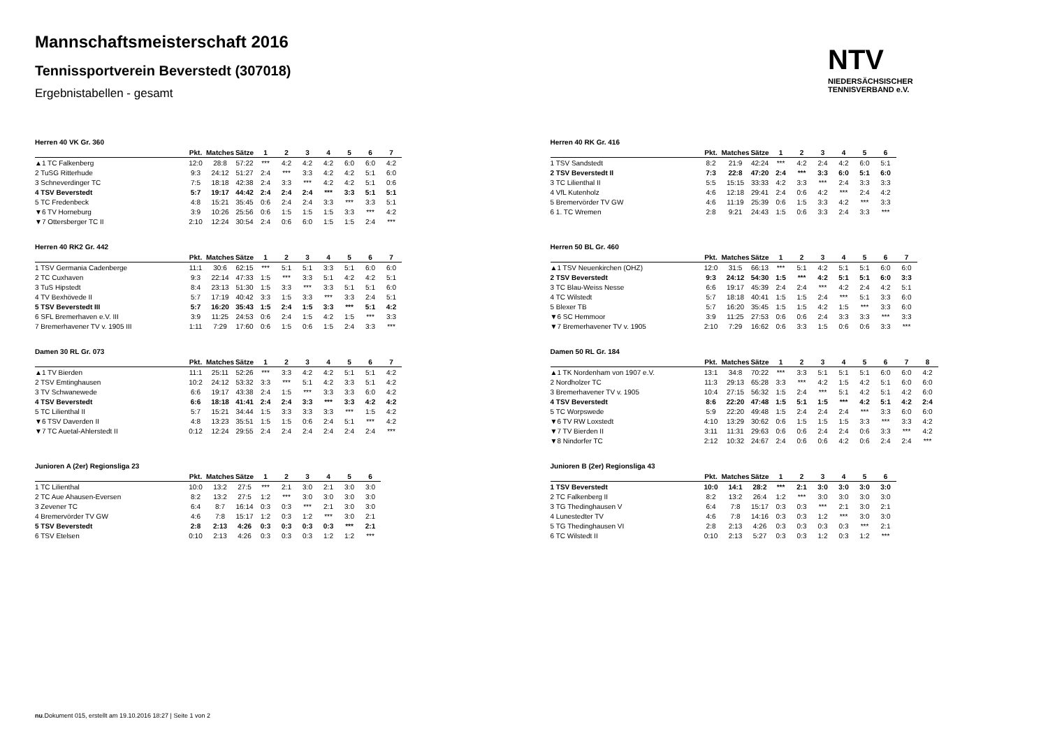Mannschaftsmeisterschaft 2016
Tennissportverein Beverstedt (307018)
Ergebnistabellen - gesamt
NTV
NIEDERSÄCHSISCHER
TENNISVERBAND e.V.
Herren 40 VK Gr. 360
| | Pkt. | Matches | Sätze | 1 | 2 | 3 | 4 | 5 | 6 | 7 |
| --- | --- | --- | --- | --- | --- | --- | --- | --- | --- | --- |
| ▲1 TC Falkenberg | 12:0 | 28:8 | 57:22 | *** | 4:2 | 4:2 | 4:2 | 6:0 | 6:0 | 4:2 |
| 2 TuSG Ritterhude | 9:3 | 24:12 | 51:27 | 2:4 | *** | 3:3 | 4:2 | 4:2 | 5:1 | 6:0 |
| 3 Schneverdinger TC | 7:5 | 18:18 | 42:38 | 2:4 | 3:3 | *** | 4:2 | 4:2 | 5:1 | 0:6 |
| 4 TSV Beverstedt | 5:7 | 19:17 | 44:42 | 2:4 | 2:4 | 2:4 | *** | 3:3 | 5:1 | 5:1 |
| 5 TC Fredenbeck | 4:8 | 15:21 | 35:45 | 0:6 | 2:4 | 2:4 | 3:3 | *** | 3:3 | 5:1 |
| ▼6 TV Horneburg | 3:9 | 10:26 | 25:56 | 0:6 | 1:5 | 1:5 | 1:5 | 3:3 | *** | 4:2 |
| ▼7 Ottersberger TC II | 2:10 | 12:24 | 30:54 | 2:4 | 0:6 | 6:0 | 1:5 | 1:5 | 2:4 | *** |
Herren 40 RK2 Gr. 442
| | Pkt. | Matches | Sätze | 1 | 2 | 3 | 4 | 5 | 6 | 7 |
| --- | --- | --- | --- | --- | --- | --- | --- | --- | --- | --- |
| 1 TSV Germania Cadenberge | 11:1 | 30:6 | 62:15 | *** | 5:1 | 5:1 | 3:3 | 5:1 | 6:0 | 6:0 |
| 2 TC Cuxhaven | 9:3 | 22:14 | 47:33 | 1:5 | *** | 3:3 | 5:1 | 4:2 | 4:2 | 5:1 |
| 3 TuS Hipstedt | 8:4 | 23:13 | 51:30 | 1:5 | 3:3 | *** | 3:3 | 5:1 | 5:1 | 6:0 |
| 4 TV Bexhövede II | 5:7 | 17:19 | 40:42 | 3:3 | 1:5 | 3:3 | *** | 3:3 | 2:4 | 5:1 |
| 5 TSV Beverstedt III | 5:7 | 16:20 | 35:43 | 1:5 | 2:4 | 1:5 | 3:3 | *** | 5:1 | 4:2 |
| 6 SFL Bremerhaven e.V. III | 3:9 | 11:25 | 24:53 | 0:6 | 2:4 | 1:5 | 4:2 | 1:5 | *** | 3:3 |
| 7 Bremerhavener TV v. 1905 III | 1:11 | 7:29 | 17:60 | 0:6 | 1:5 | 0:6 | 1:5 | 2:4 | 3:3 | *** |
Damen 30 RL Gr. 073
| | Pkt. | Matches | Sätze | 1 | 2 | 3 | 4 | 5 | 6 | 7 |
| --- | --- | --- | --- | --- | --- | --- | --- | --- | --- | --- |
| ▲1 TV Bierden | 11:1 | 25:11 | 52:26 | *** | 3:3 | 4:2 | 4:2 | 5:1 | 5:1 | 4:2 |
| 2 TSV Emtinghausen | 10:2 | 24:12 | 53:32 | 3:3 | *** | 5:1 | 4:2 | 3:3 | 5:1 | 4:2 |
| 3 TV Schwanewede | 6:6 | 19:17 | 43:38 | 2:4 | 1:5 | *** | 3:3 | 3:3 | 6:0 | 4:2 |
| 4 TSV Beverstedt | 6:6 | 18:18 | 41:41 | 2:4 | 2:4 | 3:3 | *** | 3:3 | 4:2 | 4:2 |
| 5 TC Lilienthal II | 5:7 | 15:21 | 34:44 | 1:5 | 3:3 | 3:3 | 3:3 | *** | 1:5 | 4:2 |
| ▼6 TSV Daverden II | 4:8 | 13:23 | 35:51 | 1:5 | 1:5 | 0:6 | 2:4 | 5:1 | *** | 4:2 |
| ▼7 TC Auetal-Ahlerstedt II | 0:12 | 12:24 | 29:55 | 2:4 | 2:4 | 2:4 | 2:4 | 2:4 | 2:4 | *** |
Junioren A (2er) Regionsliga 23
| | Pkt. | Matches | Sätze | 1 | 2 | 3 | 4 | 5 | 6 |
| --- | --- | --- | --- | --- | --- | --- | --- | --- | --- |
| 1 TC Lilienthal | 10:0 | 13:2 | 27:5 | *** | 2:1 | 3:0 | 2:1 | 3:0 | 3:0 |
| 2 TC Aue Ahausen-Eversen | 8:2 | 13:2 | 27:5 | 1:2 | *** | 3:0 | 3:0 | 3:0 | 3:0 |
| 3 Zevener TC | 6:4 | 8:7 | 16:14 | 0:3 | 0:3 | *** | 2:1 | 3:0 | 3:0 |
| 4 Bremervörder TV GW | 4:6 | 7:8 | 15:17 | 1:2 | 0:3 | 1:2 | *** | 3:0 | 2:1 |
| 5 TSV Beverstedt | 2:8 | 2:13 | 4:26 | 0:3 | 0:3 | 0:3 | 0:3 | *** | 2:1 |
| 6 TSV Etelsen | 0:10 | 2:13 | 4:26 | 0:3 | 0:3 | 0:3 | 1:2 | 1:2 | *** |
Herren 40 RK Gr. 416
| | Pkt. | Matches | Sätze | 1 | 2 | 3 | 4 | 5 | 6 |
| --- | --- | --- | --- | --- | --- | --- | --- | --- | --- |
| 1 TSV Sandstedt | 8:2 | 21:9 | 42:24 | *** | 4:2 | 2:4 | 4:2 | 6:0 | 5:1 |
| 2 TSV Beverstedt II | 7:3 | 22:8 | 47:20 | 2:4 | *** | 3:3 | 6:0 | 5:1 | 6:0 |
| 3 TC Lilienthal II | 5:5 | 15:15 | 33:33 | 4:2 | 3:3 | *** | 2:4 | 3:3 | 3:3 |
| 4 VfL Kutenholz | 4:6 | 12:18 | 29:41 | 2:4 | 0:6 | 4:2 | *** | 2:4 | 4:2 |
| 5 Bremervörder TV GW | 4:6 | 11:19 | 25:39 | 0:6 | 1:5 | 3:3 | 4:2 | *** | 3:3 |
| 6 1. TC Wremen | 2:8 | 9:21 | 24:43 | 1:5 | 0:6 | 3:3 | 2:4 | 3:3 | *** |
Herren 50 BL Gr. 460
| | Pkt. | Matches | Sätze | 1 | 2 | 3 | 4 | 5 | 6 | 7 |
| --- | --- | --- | --- | --- | --- | --- | --- | --- | --- | --- |
| ▲1 TSV Neuenkirchen (OHZ) | 12:0 | 31:5 | 66:13 | *** | 5:1 | 4:2 | 5:1 | 5:1 | 6:0 | 6:0 |
| 2 TSV Beverstedt | 9:3 | 24:12 | 54:30 | 1:5 | *** | 4:2 | 5:1 | 5:1 | 6:0 | 3:3 |
| 3 TC Blau-Weiss Nesse | 6:6 | 19:17 | 45:39 | 2:4 | 2:4 | *** | 4:2 | 2:4 | 4:2 | 5:1 |
| 4 TC Wilstedt | 5:7 | 18:18 | 40:41 | 1:5 | 1:5 | 2:4 | *** | 5:1 | 3:3 | 6:0 |
| 5 Blexer TB | 5:7 | 16:20 | 35:45 | 1:5 | 1:5 | 4:2 | 1:5 | *** | 3:3 | 6:0 |
| ▼6 SC Hemmoor | 3:9 | 11:25 | 27:53 | 0:6 | 0:6 | 2:4 | 3:3 | 3:3 | *** | 3:3 |
| ▼7 Bremerhavener TV v. 1905 | 2:10 | 7:29 | 16:62 | 0:6 | 3:3 | 1:5 | 0:6 | 0:6 | 3:3 | *** |
Damen 50 RL Gr. 184
| | Pkt. | Matches | Sätze | 1 | 2 | 3 | 4 | 5 | 6 | 7 | 8 |
| --- | --- | --- | --- | --- | --- | --- | --- | --- | --- | --- | --- |
| ▲1 TK Nordenham von 1907 e.V. | 13:1 | 34:8 | 70:22 | *** | 3:3 | 5:1 | 5:1 | 5:1 | 6:0 | 6:0 | 4:2 |
| 2 Nordholzer TC | 11:3 | 29:13 | 65:28 | 3:3 | *** | 4:2 | 1:5 | 4:2 | 5:1 | 6:0 | 6:0 |
| 3 Bremerhavener TV v. 1905 | 10:4 | 27:15 | 56:32 | 1:5 | 2:4 | *** | 5:1 | 4:2 | 5:1 | 4:2 | 6:0 |
| 4 TSV Beverstedt | 8:6 | 22:20 | 47:48 | 1:5 | 5:1 | 1:5 | *** | 4:2 | 5:1 | 4:2 | 2:4 |
| 5 TC Worpswede | 5:9 | 22:20 | 49:48 | 1:5 | 2:4 | 2:4 | 2:4 | *** | 3:3 | 6:0 | 6:0 |
| ▼6 TV RW Loxstedt | 4:10 | 13:29 | 30:62 | 0:6 | 1:5 | 1:5 | 1:5 | 3:3 | *** | 3:3 | 4:2 |
| ▼7 TV Bierden II | 3:11 | 11:31 | 29:63 | 0:6 | 0:6 | 2:4 | 2:4 | 0:6 | 3:3 | *** | 4:2 |
| ▼8 Nindorfer TC | 2:12 | 10:32 | 24:67 | 2:4 | 0:6 | 0:6 | 4:2 | 0:6 | 2:4 | 2:4 | *** |
Junioren B (2er) Regionsliga 43
| | Pkt. | Matches | Sätze | 1 | 2 | 3 | 4 | 5 | 6 |
| --- | --- | --- | --- | --- | --- | --- | --- | --- | --- |
| 1 TSV Beverstedt | 10:0 | 14:1 | 28:2 | *** | 2:1 | 3:0 | 3:0 | 3:0 | 3:0 |
| 2 TC Falkenberg II | 8:2 | 13:2 | 26:4 | 1:2 | *** | 3:0 | 3:0 | 3:0 | 3:0 |
| 3 TG Thedinghausen V | 6:4 | 7:8 | 15:17 | 0:3 | 0:3 | *** | 2:1 | 3:0 | 2:1 |
| 4 Lunestedter TV | 4:6 | 7:8 | 14:16 | 0:3 | 0:3 | 1:2 | *** | 3:0 | 3:0 |
| 5 TG Thedinghausen VI | 2:8 | 2:13 | 4:26 | 0:3 | 0:3 | 0:3 | 0:3 | *** | 2:1 |
| 6 TC Wilstedt II | 0:10 | 2:13 | 5:27 | 0:3 | 0:3 | 1:2 | 0:3 | 1:2 | *** |
nu.Dokument 015, erstellt am 19.10.2016 18:27 | Seite 1 von 2